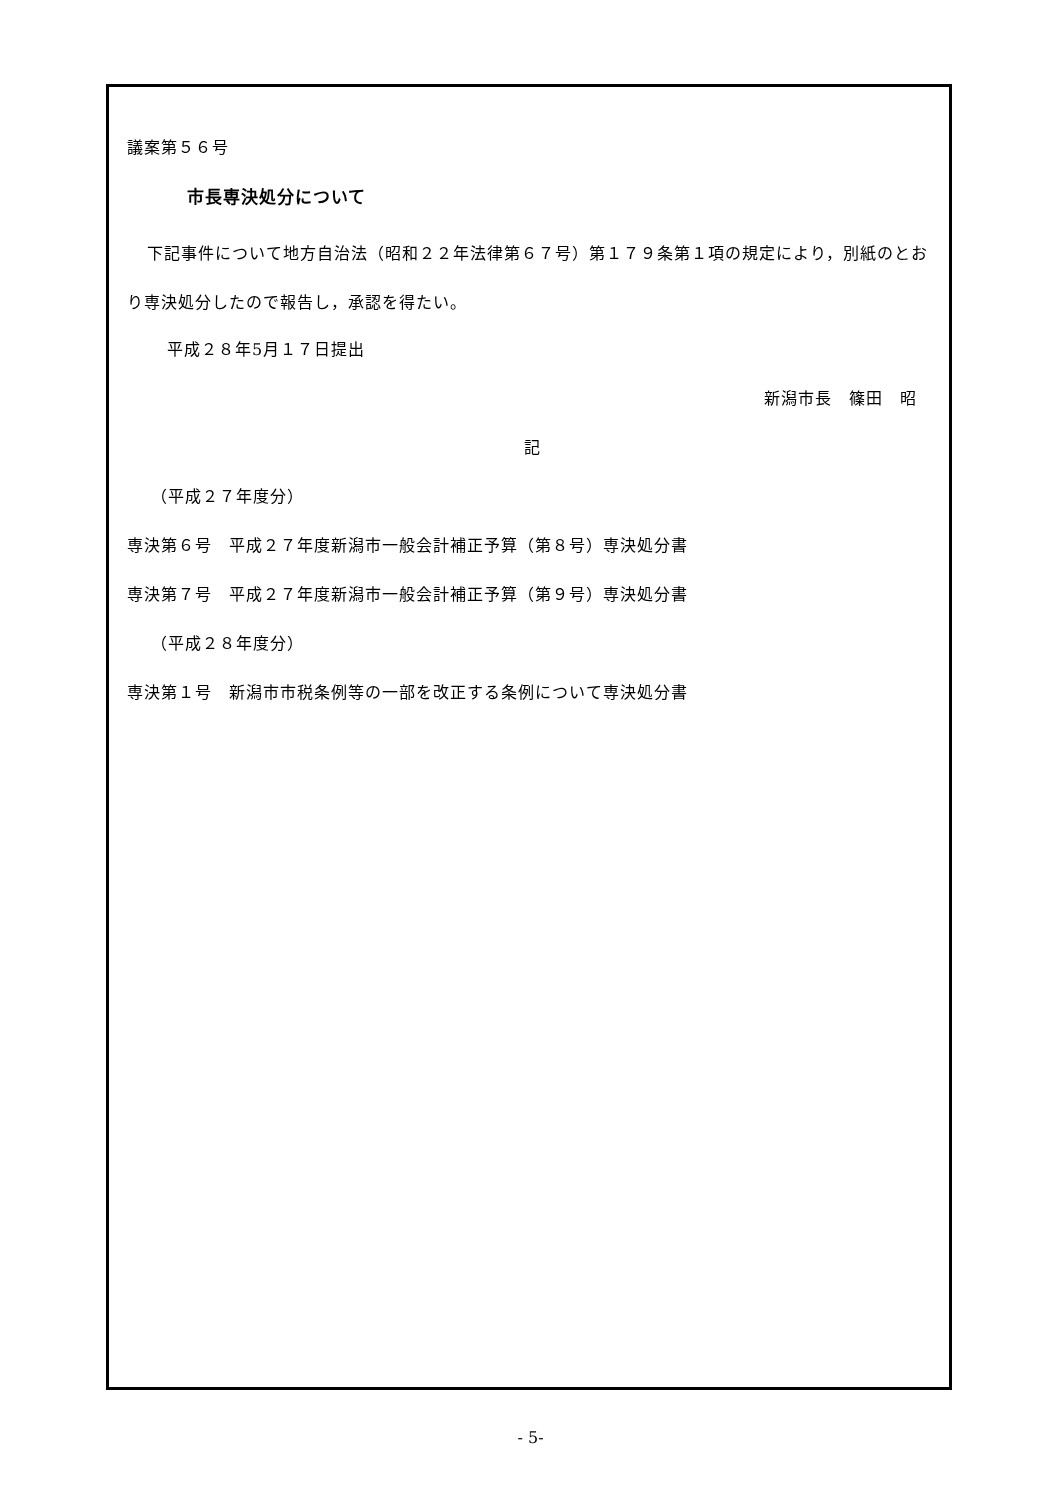議案第５６号
市長専決処分について
下記事件について地方自治法（昭和２２年法律第６７号）第１７９条第１項の規定により，別紙のとおり専決処分したので報告し，承認を得たい。
平成２８年5月１７日提出
新潟市長　篠田　昭
記
（平成２７年度分）
専決第６号　平成２７年度新潟市一般会計補正予算（第８号）専決処分書
専決第７号　平成２７年度新潟市一般会計補正予算（第９号）専決処分書
（平成２８年度分）
専決第１号　新潟市市税条例等の一部を改正する条例について専決処分書
- 5-